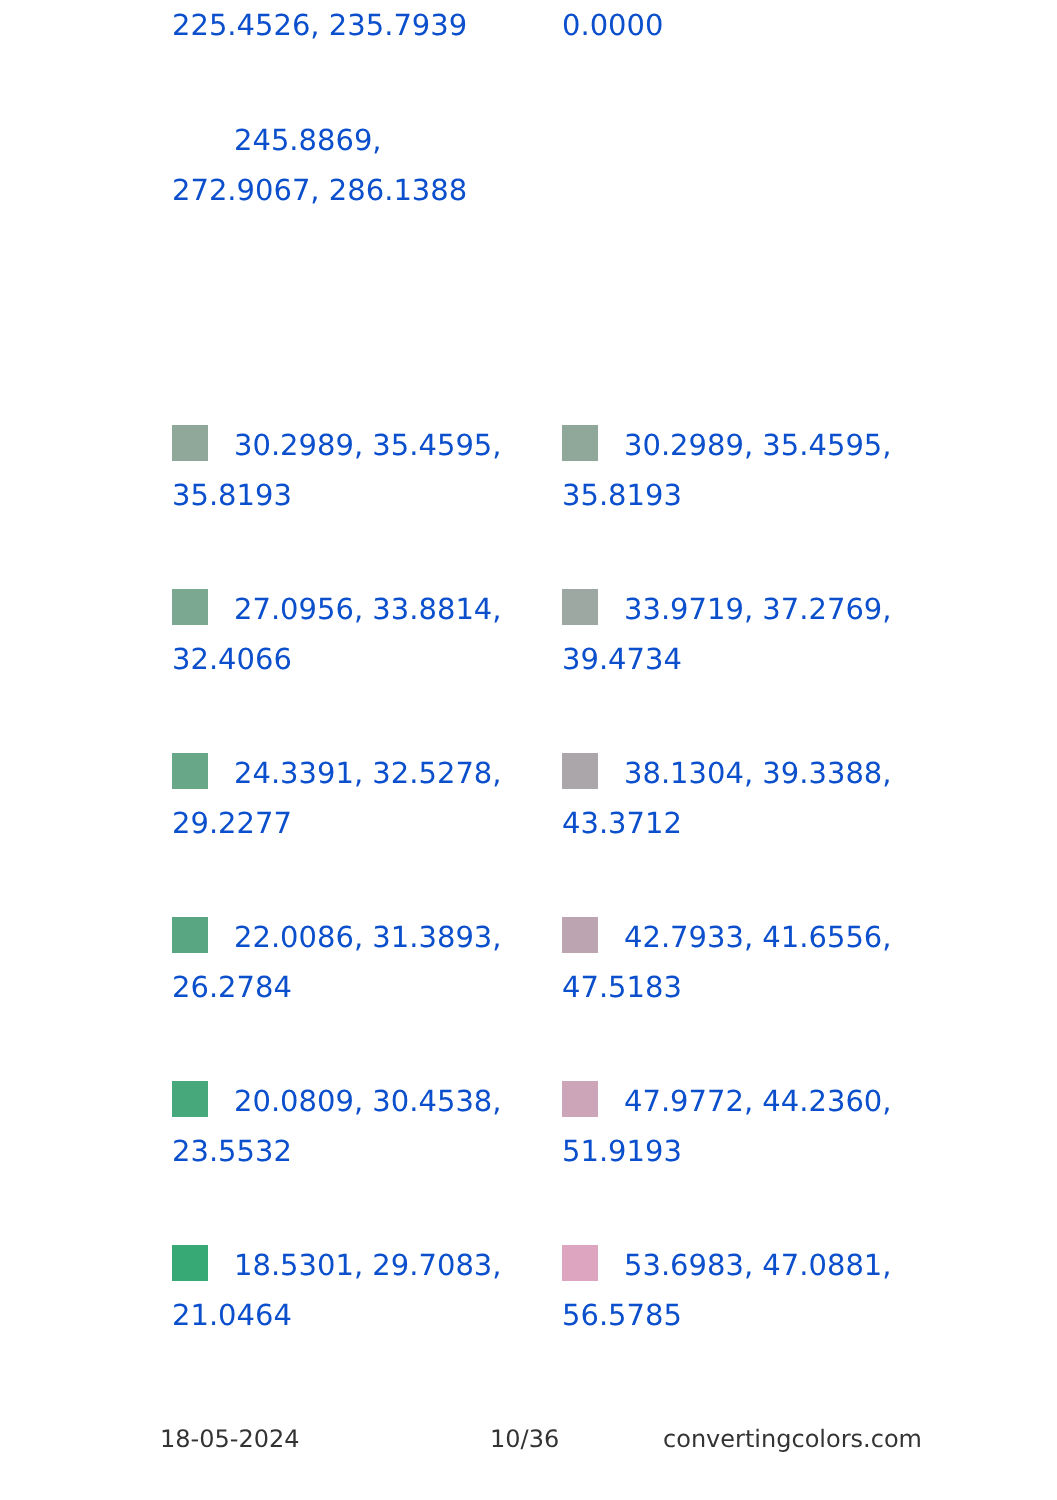225.4526, 235.7939 0.0000
245.8869,
272.9067, 286.1388
30.2989, 35.4595,
35.8193
30.2989, 35.4595,
35.8193
27.0956, 33.8814,
32.4066
33.9719, 37.2769,
39.4734
24.3391, 32.5278,
29.2277
38.1304, 39.3388,
43.3712
22.0086, 31.3893,
26.2784
42.7933, 41.6556,
47.5183
20.0809, 30.4538,
23.5532
47.9772, 44.2360,
51.9193
18.5301, 29.7083,
21.0464
53.6983, 47.0881,
56.5785
18-05-2024 10/36 convertingcolors.com